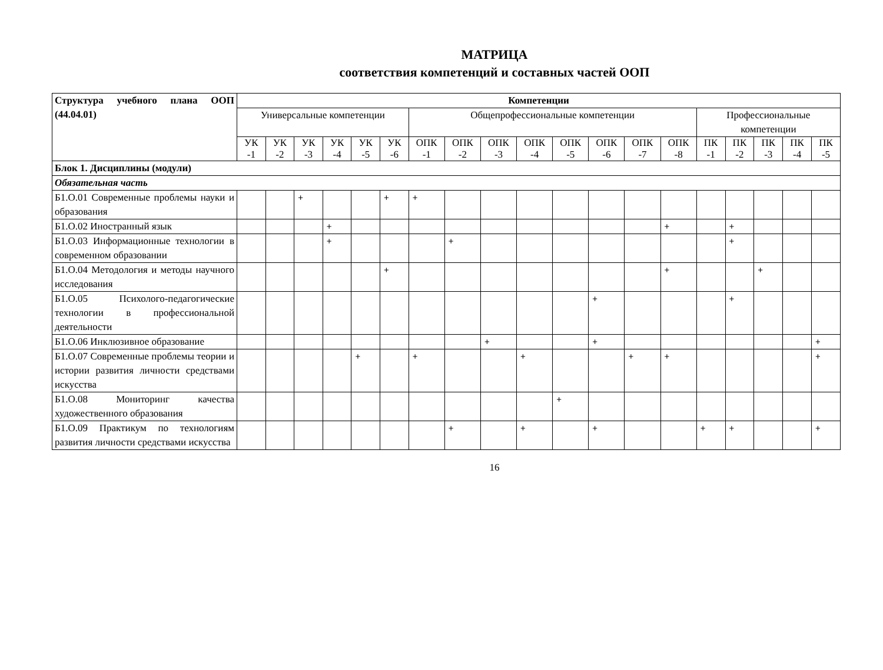МАТРИЦА
соответствия компетенций и составных частей ООП
| Структура учебного плана ООП (44.04.01) | Компетенции | | | | | | | | | | | | | | | | | | |
| | Универсальные компетенции | | | | | | Общепрофессиональные компетенции | | | | | | | | Профессиональные компетенции | | | | |
| | УК -1 | УК -2 | УК -3 | УК -4 | УК -5 | УК -6 | ОПК -1 | ОПК -2 | ОПК -3 | ОПК -4 | ОПК -5 | ОПК -6 | ОПК -7 | ОПК -8 | ПК -1 | ПК -2 | ПК -3 | ПК -4 | ПК -5 |
| Блок 1. Дисциплины (модули) | | | | | | | | | | | | | | | | | | | |
| Обязательная часть | | | | | | | | | | | | | | | | | | | |
| Б1.О.01 Современные проблемы науки и образования | | | + | | | + | + | | | | | | | | | | | | |
| Б1.О.02 Иностранный язык | | | | + | | | | | | | | | | + | | + | | | |
| Б1.О.03 Информационные технологии в современном образовании | | | | + | | | | + | | | | | | | | + | | | |
| Б1.О.04 Методология и методы научного исследования | | | | | | + | | | | | | | | + | | | + | | |
| Б1.О.05 Психолого-педагогические технологии в профессиональной деятельности | | | | | | | | | | | | + | | | | + | | | |
| Б1.О.06 Инклюзивное образование | | | | | | | | | + | | | + | | | | | | | + |
| Б1.О.07 Современные проблемы теории и истории развития личности средствами искусства | | | | | + | | + | | | + | | | + | + | | | | | + |
| Б1.О.08 Мониторинг качества художественного образования | | | | | | | | | | | + | | | | | | | | |
| Б1.О.09 Практикум по технологиям развития личности средствами искусства | | | | | | | | + | | + | | + | | | + | + | | | + |
16